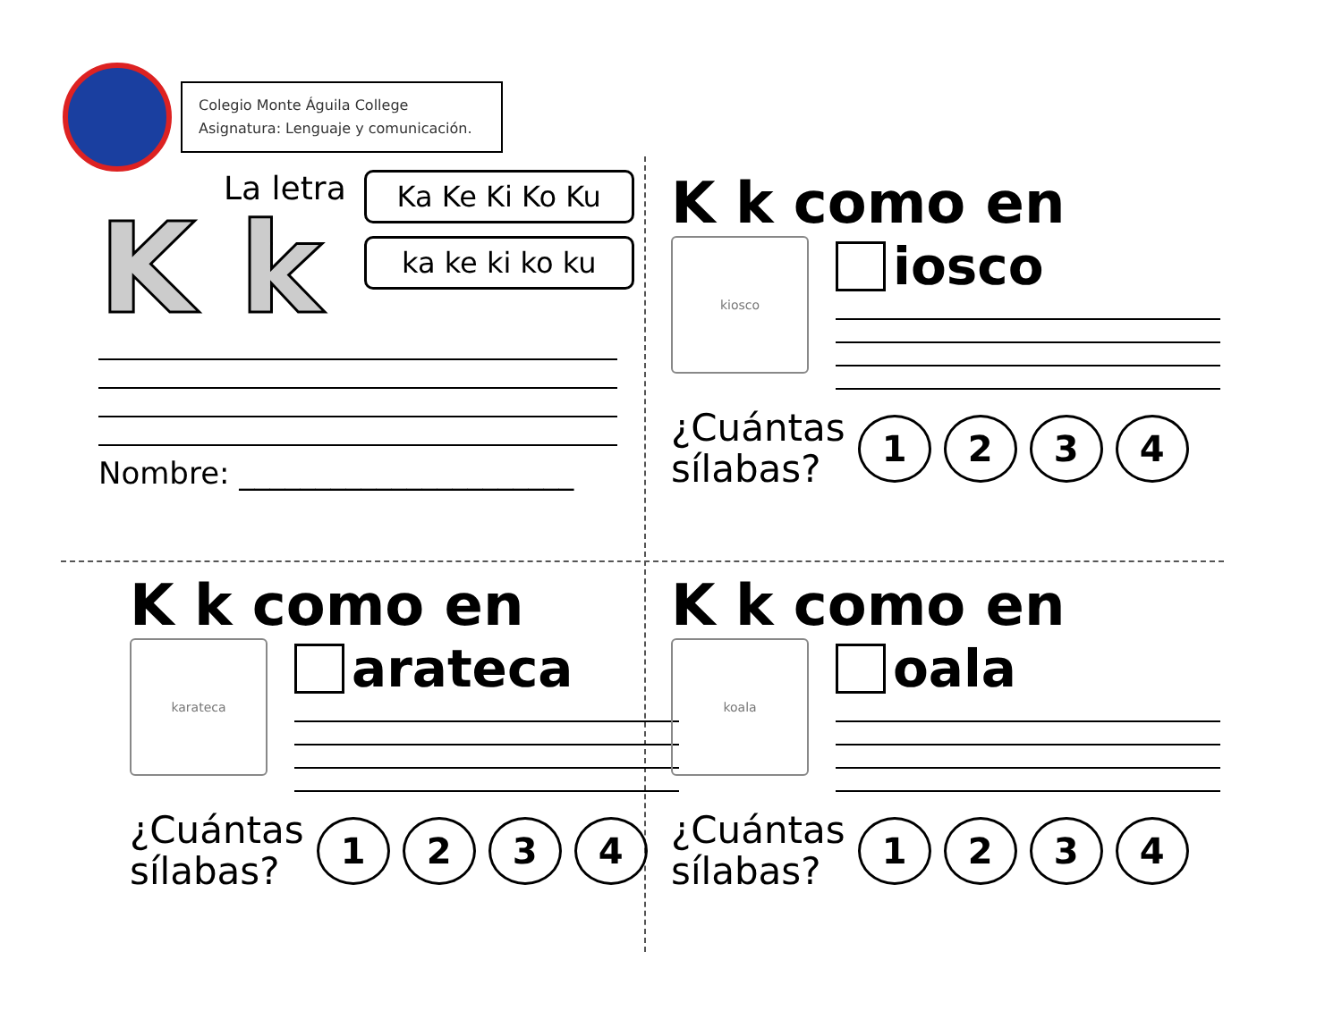Colegio Monte Águila College
Asignatura: Lenguaje y comunicación.
La letra
K k
Ka Ke Ki Ko Ku
ka ke ki ko ku
Nombre: ______________________
K k como en
kiosco
iosco
¿Cuántas
sílabas?
1 2 3 4
K k como en
karateca
arateca
¿Cuántas
sílabas?
1 2 3 4
K k como en
koala
oala
¿Cuántas
sílabas?
1 2 3 4